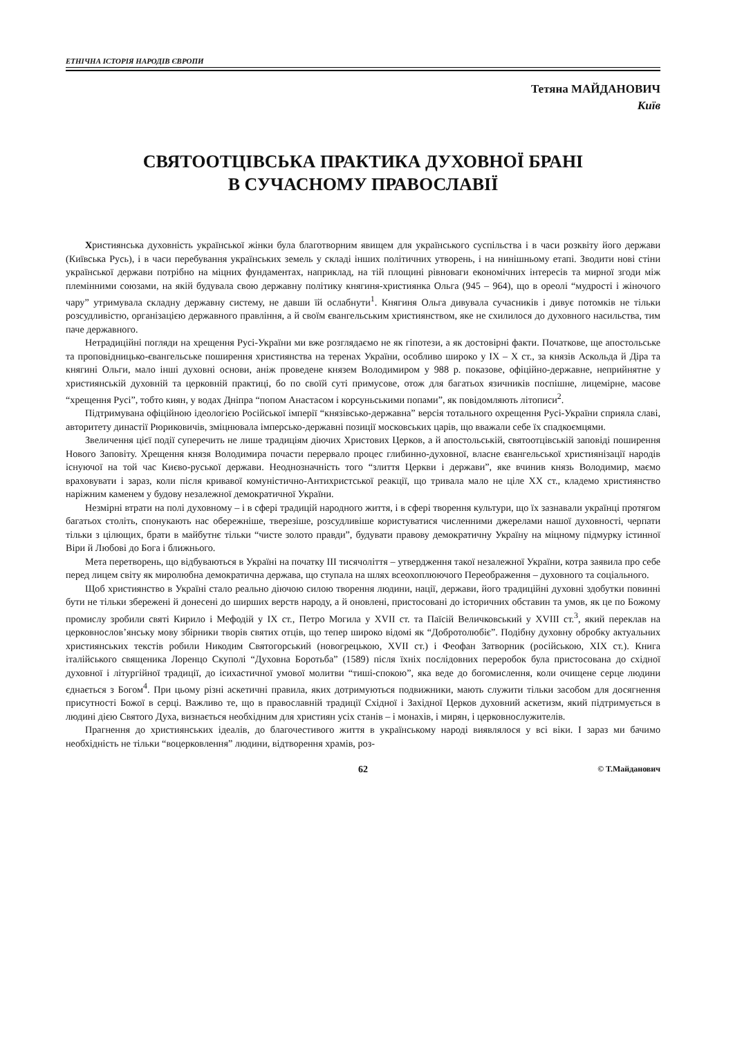ЕТНІЧНА ІСТОРІЯ НАРОДІВ ЄВРОПИ
Тетяна МАЙДАНОВИЧ
Київ
СВЯТООТЦІВСЬКА ПРАКТИКА ДУХОВНОЇ БРАНІ
В СУЧАСНОМУ ПРАВОСЛАВІЇ
Християнська духовність української жінки була благотворним явищем для українського суспільства і в часи розквіту його держави (Київська Русь), і в часи перебування українських земель у складі інших політичних утворень, і на нинішньому етапі. Зводити нові стіни української держави потрібно на міцних фундаментах, наприклад, на тій площині рівноваги економічних інтересів та мирної згоди між племінними союзами, на якій будувала свою державну політику княгиня-християнка Ольга (945 – 964), що в ореолі “мудрості і жіночого чару” утримувала складну державну систему, не давши їй ослабнути<sup>1</sup>. Княгиня Ольга дивувала сучасників і дивує потомків не тільки розсудливістю, організацією державного правління, а й своїм євангельським християнством, яке не схилилося до духовного насильства, тим паче державного.
Нетрадиційні погляди на хрещення Русі-України ми вже розглядаємо не як гіпотези, а як достовірні факти. Початкове, ще апостольське та проповідницько-євангельське поширення християнства на теренах України, особливо широко у IX – X ст., за князів Аскольда й Діра та княгині Ольги, мало інші духовні основи, аніж проведене князем Володимиром у 988 р. показове, офіційно-державне, неприйнятне у християнській духовній та церковній практиці, бо по своїй суті примусове, отож для багатьох язичників поспішне, лицемірне, масове “хрещення Русі”, тобто киян, у водах Дніпра “попом Анастасом і корсуньськими попами”, як повідомляють літописи<sup>2</sup>.
Підтримувана офіційною ідеологією Російської імперії “князівсько-державна” версія тотального охрещення Русі-України сприяла славі, авторитету династії Рюриковичів, зміцнювала імперсько-державні позиції московських царів, що вважали себе їх спадкоємцями.
Звеличення цієї події суперечить не лише традиціям діючих Христових Церков, а й апостольській, святоотцівській заповіді поширення Нового Заповіту. Хрещення князя Володимира почасти перервало процес глибинно-духовної, власне євангельської християнізації народів існуючої на той час Києво-руської держави. Неоднозначність того “злиття Церкви і держави”, яке вчинив князь Володимир, маємо враховувати і зараз, коли після кривавої комуністично-Антихристської реакції, що тривала мало не ціле XX ст., кладемо християнство наріжним каменем у будову незалежної демократичної України.
Незмірні втрати на полі духовному – і в сфері традицій народного життя, і в сфері творення культури, що їх зазнавали українці протягом багатьох століть, спонукають нас обережніше, тверезіше, розсудливіше користуватися численними джерелами нашої духовності, черпати тільки з цілющих, брати в майбутнє тільки “чисте золото правди”, будувати правову демократичну Україну на міцному підмурку істинної Віри й Любові до Бога і ближнього.
Мета перетворень, що відбуваються в Україні на початку III тисячоліття – утвердження такої незалежної України, котра заявила про себе перед лицем світу як миролюбна демократична держава, що ступала на шлях всеохоплюючого Переображення – духовного та соціального.
Щоб християнство в Україні стало реально діючою силою творення людини, нації, держави, його традиційні духовні здобутки повинні бути не тільки збережені й донесені до ширших верств народу, а й оновлені, пристосовані до історичних обставин та умов, як це по Божому промислу зробили святі Кирило і Мефодій у IX ст., Петро Могила у XVII ст. та Паїсій Величковський у XVIII ст.<sup>3</sup>, який переклав на церковнослов’янську мову збірники творів святих отців, що тепер широко відомі як “Добротолюбіє”. Подібну духовну обробку актуальних християнських текстів робили Никодим Святогорський (новогрецькою, XVII ст.) і Феофан Затворник (російською, XIX ст.). Книга італійського священика Лоренцо Скуполі “Духовна Боротьба” (1589) після їхніх послідовних переробок була пристосована до східної духовної і літургійної традиції, до ісихастичної умової молитви “тиші-спокою”, яка веде до богомислення, коли очищене серце людини єднається з Богом<sup>4</sup>. При цьому різні аскетичні правила, яких дотримуються подвижники, мають служити тільки засобом для досягнення присутності Божої в серці. Важливо те, що в православній традиції Східної і Західної Церков духовний аскетизм, який підтримується в людині дією Святого Духа, визнається необхідним для християн усіх станів – і монахів, і мирян, і церковнослужителів.
Прагнення до християнських ідеалів, до благочестивого життя в українському народі виявлялося у всі віки. І зараз ми бачимо необхідність не тільки “воцерковлення” людини, відтворення храмів, роз-
62 © Т.Майданович